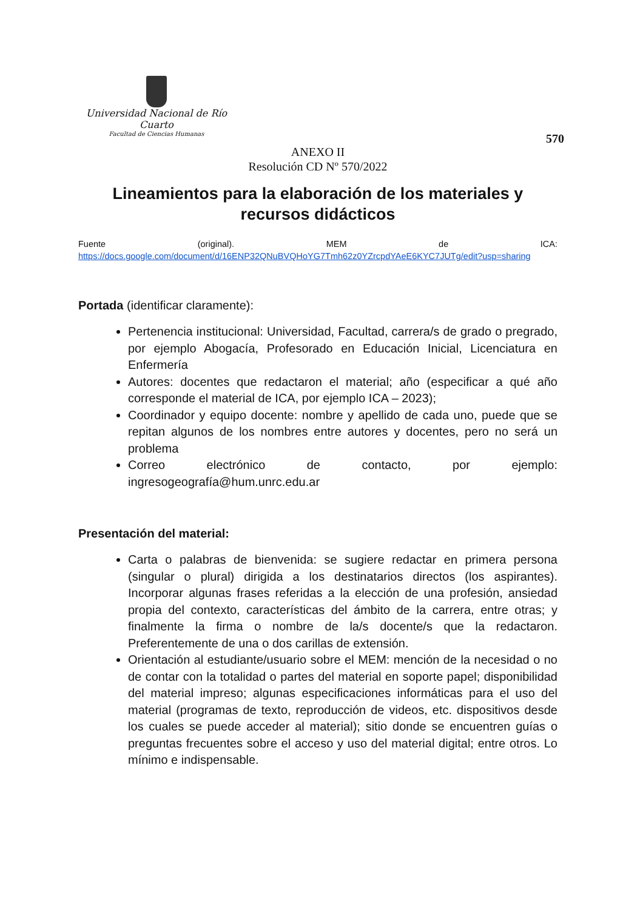Universidad Nacional de Río Cuarto
Facultad de Ciencias Humanas
570
ANEXO II
Resolución CD Nº 570/2022
Lineamientos para la elaboración de los materiales y recursos didácticos
Fuente (original). MEM de ICA:
https://docs.google.com/document/d/16ENP32QNuBVQHoYG7Tmh62z0YZrcpdYAeE6KYC7JUTg/edit?usp=sharing
Portada (identificar claramente):
Pertenencia institucional: Universidad, Facultad, carrera/s de grado o pregrado, por ejemplo Abogacía, Profesorado en Educación Inicial, Licenciatura en Enfermería
Autores: docentes que redactaron el material; año (especificar a qué año corresponde el material de ICA, por ejemplo ICA – 2023);
Coordinador y equipo docente: nombre y apellido de cada uno, puede que se repitan algunos de los nombres entre autores y docentes, pero no será un problema
Correo electrónico de contacto, por ejemplo: ingresogeografía@hum.unrc.edu.ar
Presentación del material:
Carta o palabras de bienvenida: se sugiere redactar en primera persona (singular o plural) dirigida a los destinatarios directos (los aspirantes). Incorporar algunas frases referidas a la elección de una profesión, ansiedad propia del contexto, características del ámbito de la carrera, entre otras; y finalmente la firma o nombre de la/s docente/s que la redactaron. Preferentemente de una o dos carillas de extensión.
Orientación al estudiante/usuario sobre el MEM: mención de la necesidad o no de contar con la totalidad o partes del material en soporte papel; disponibilidad del material impreso; algunas especificaciones informáticas para el uso del material (programas de texto, reproducción de videos, etc. dispositivos desde los cuales se puede acceder al material); sitio donde se encuentren guías o preguntas frecuentes sobre el acceso y uso del material digital; entre otros. Lo mínimo e indispensable.